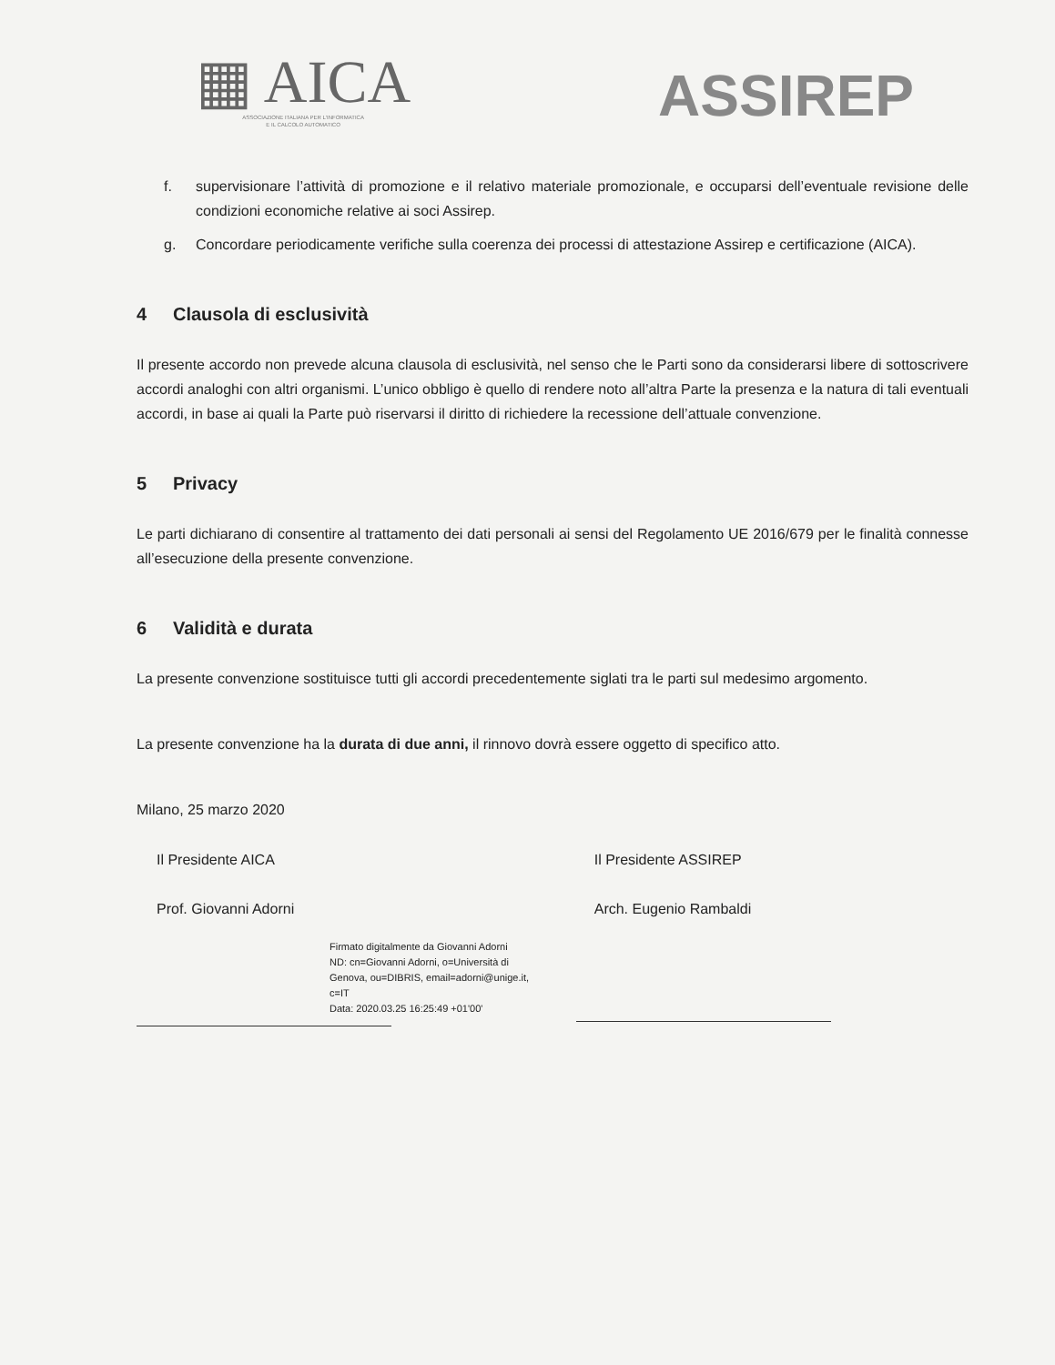▦ AICA
ASSOCIAZIONE ITALIANA PER L'INFORMATICA
E IL CALCOLO AUTOMATICO
ASSIREP
f. supervisionare l’attività di promozione e il relativo materiale promozionale, e occuparsi dell’eventuale revisione delle condizioni economiche relative ai soci Assirep.
g. Concordare periodicamente verifiche sulla coerenza dei processi di attestazione Assirep e certificazione (AICA).
4 Clausola di esclusività
Il presente accordo non prevede alcuna clausola di esclusività, nel senso che le Parti sono da considerarsi libere di sottoscrivere accordi analoghi con altri organismi. L’unico obbligo è quello di rendere noto all’altra Parte la presenza e la natura di tali eventuali accordi, in base ai quali la Parte può riservarsi il diritto di richiedere la recessione dell’attuale convenzione.
5 Privacy
Le parti dichiarano di consentire al trattamento dei dati personali ai sensi del Regolamento UE 2016/679 per le finalità connesse all’esecuzione della presente convenzione.
6 Validità e durata
La presente convenzione sostituisce tutti gli accordi precedentemente siglati tra le parti sul medesimo argomento.
La presente convenzione ha la durata di due anni, il rinnovo dovrà essere oggetto di specifico atto.
Milano, 25 marzo 2020
Il Presidente AICA
Prof. Giovanni Adorni
Firmato digitalmente da Giovanni Adorni
ND: cn=Giovanni Adorni, o=Università di Genova, ou=DIBRIS, email=adorni@unige.it, c=IT
Data: 2020.03.25 16:25:49 +01'00'
Il Presidente ASSIREP
Arch. Eugenio Rambaldi